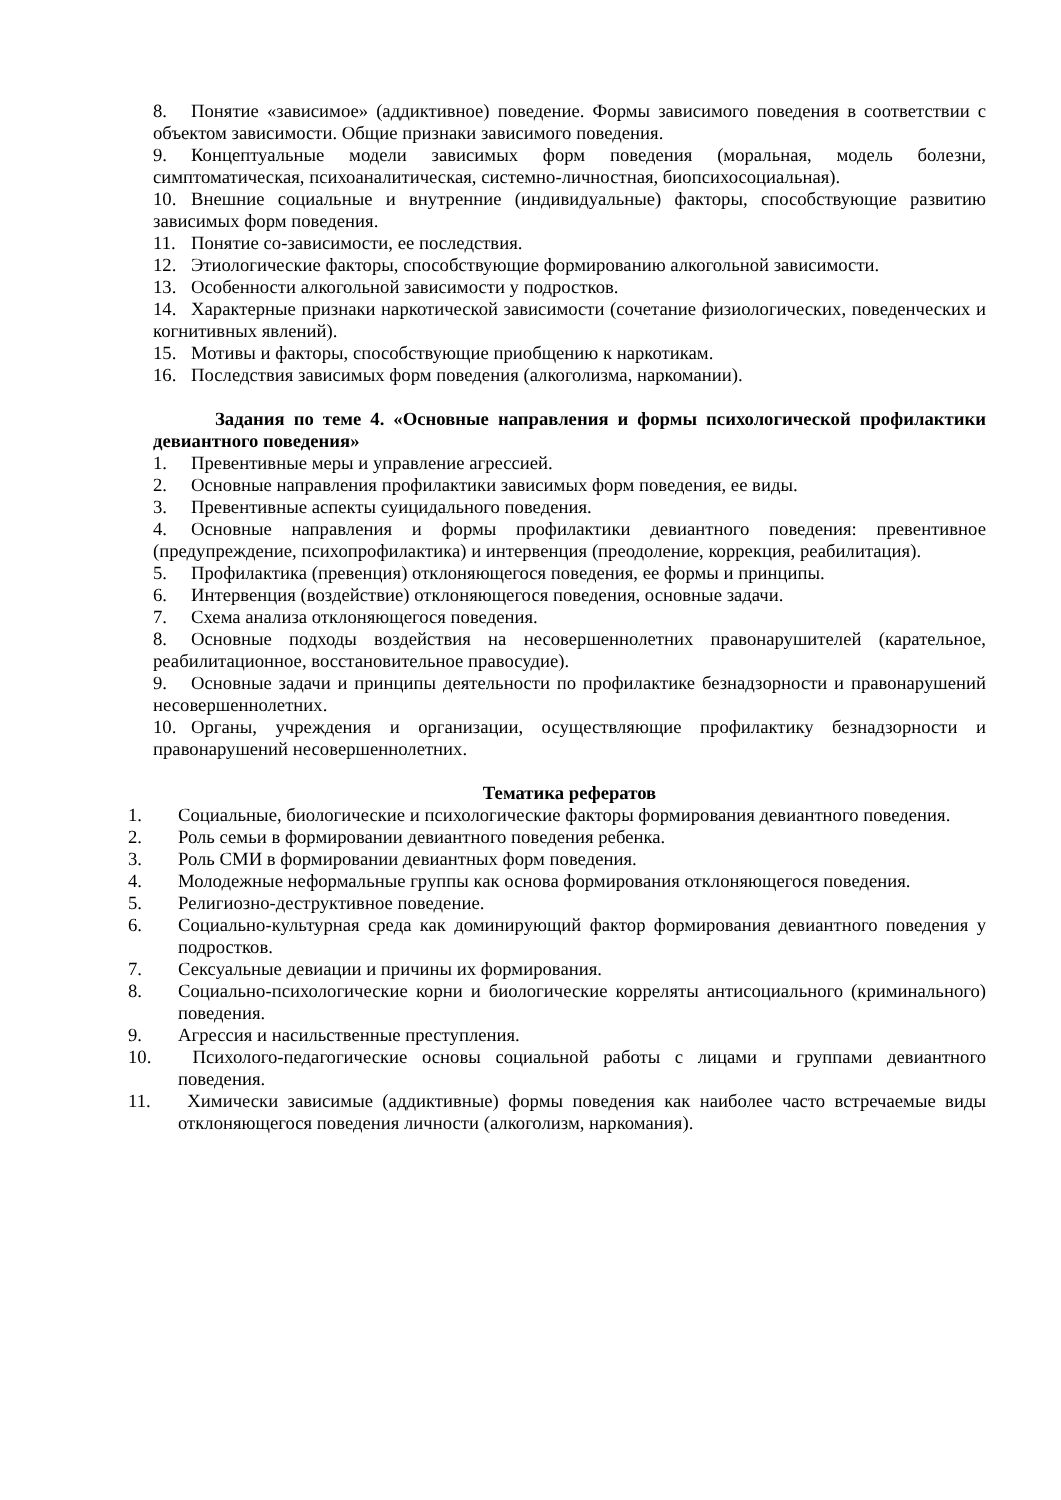8. Понятие «зависимое» (аддиктивное) поведение. Формы зависимого поведения в соответствии с объектом зависимости. Общие признаки зависимого поведения.
9. Концептуальные модели зависимых форм поведения (моральная, модель болезни, симптоматическая, психоаналитическая, системно-личностная, биопсихосоциальная).
10. Внешние социальные и внутренние (индивидуальные) факторы, способствующие развитию зависимых форм поведения.
11. Понятие со-зависимости, ее последствия.
12. Этиологические факторы, способствующие формированию алкогольной зависимости.
13. Особенности алкогольной зависимости у подростков.
14. Характерные признаки наркотической зависимости (сочетание физиологических, поведенческих и когнитивных явлений).
15. Мотивы и факторы, способствующие приобщению к наркотикам.
16. Последствия зависимых форм поведения (алкоголизма, наркомании).
Задания по теме 4. «Основные направления и формы психологической профилактики девиантного поведения»
1. Превентивные меры и управление агрессией.
2. Основные направления профилактики зависимых форм поведения, ее виды.
3. Превентивные аспекты суицидального поведения.
4. Основные направления и формы профилактики девиантного поведения: превентивное (предупреждение, психопрофилактика) и интервенция (преодоление, коррекция, реабилитация).
5. Профилактика (превенция) отклоняющегося поведения, ее формы и принципы.
6. Интервенция (воздействие) отклоняющегося поведения, основные задачи.
7. Схема анализа отклоняющегося поведения.
8. Основные подходы воздействия на несовершеннолетних правонарушителей (карательное, реабилитационное, восстановительное правосудие).
9. Основные задачи и принципы деятельности по профилактике безнадзорности и правонарушений несовершеннолетних.
10. Органы, учреждения и организации, осуществляющие профилактику безнадзорности и правонарушений несовершеннолетних.
Тематика рефератов
1. Социальные, биологические и психологические факторы формирования девиантного поведения.
2. Роль семьи в формировании девиантного поведения ребенка.
3. Роль СМИ в формировании девиантных форм поведения.
4. Молодежные неформальные группы как основа формирования отклоняющегося поведения.
5. Религиозно-деструктивное поведение.
6. Социально-культурная среда как доминирующий фактор формирования девиантного поведения у подростков.
7. Сексуальные девиации и причины их формирования.
8. Социально-психологические корни и биологические корреляты антисоциального (криминального) поведения.
9. Агрессия и насильственные преступления.
10. Психолого-педагогические основы социальной работы с лицами и группами девиантного поведения.
11. Химически зависимые (аддиктивные) формы поведения как наиболее часто встречаемые виды отклоняющегося поведения личности (алкоголизм, наркомания).